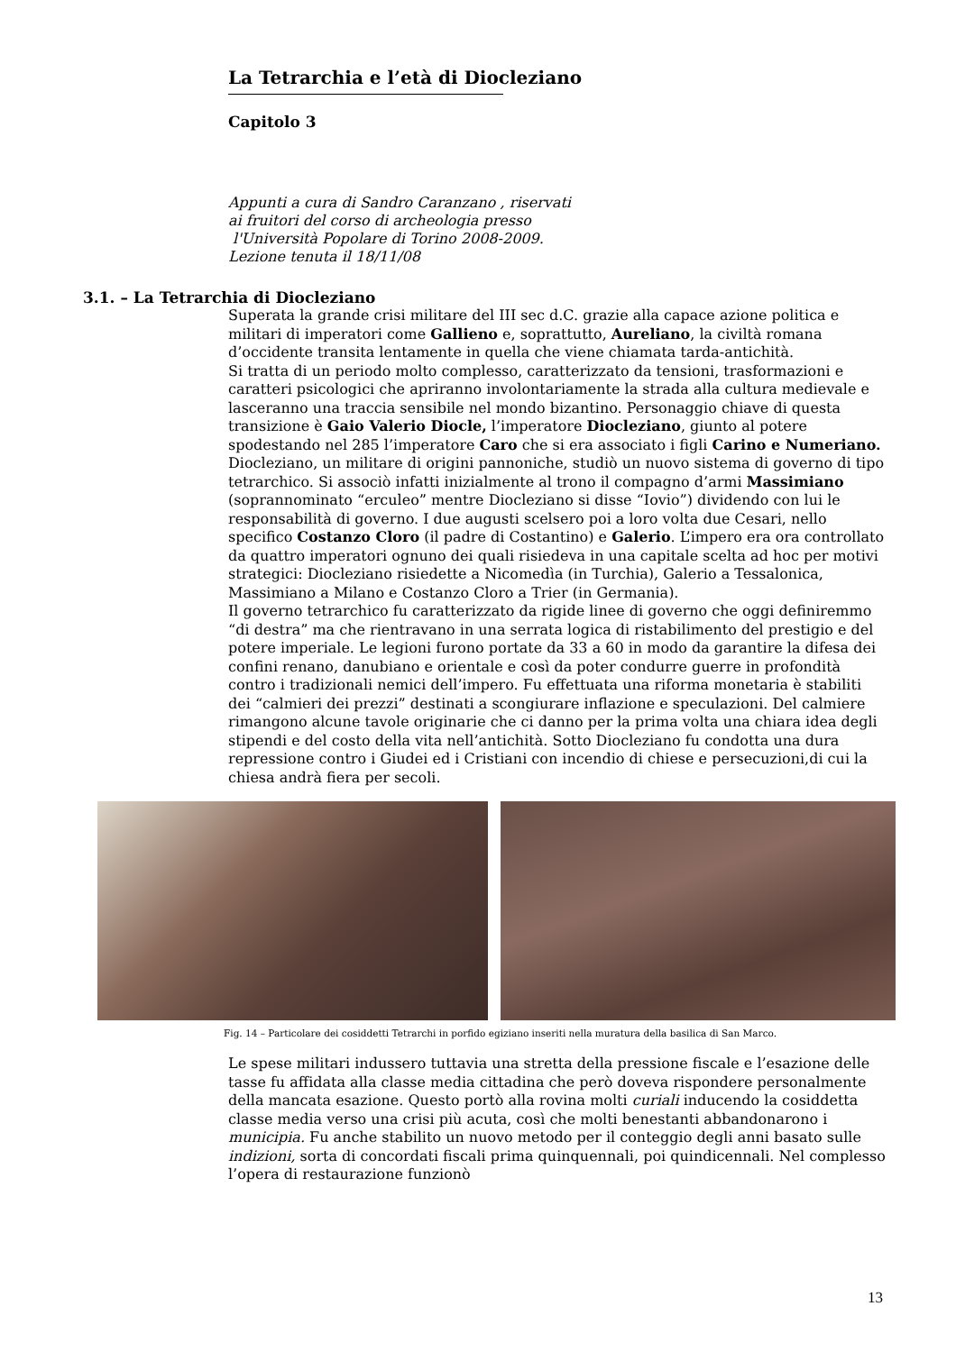La Tetrarchia e l’età di Diocleziano
Capitolo 3
Appunti a cura di Sandro Caranzano , riservati
ai fruitori del corso di archeologia presso
l'Università Popolare di Torino 2008-2009.
Lezione tenuta il 18/11/08
3.1. – La Tetrarchia di Diocleziano
Superata la grande crisi militare del III sec d.C. grazie alla capace azione politica e militari di imperatori come Gallieno e, soprattutto, Aureliano, la civiltà romana d’occidente transita lentamente in quella che viene chiamata tarda-antichità.
Si tratta di un periodo molto complesso, caratterizzato da tensioni, trasformazioni e caratteri psicologici che apriranno involontariamente la strada alla cultura medievale e lasceranno una traccia sensibile nel mondo bizantino. Personaggio chiave di questa transizione è Gaio Valerio Diocle, l’imperatore Diocleziano, giunto al potere spodestando nel 285 l’imperatore Caro che si era associato i figli Carino e Numeriano. Diocleziano, un militare di origini pannoniche, studiò un nuovo sistema di governo di tipo tetrarchico. Si associò infatti inizialmente al trono il compagno d’armi Massimiano (soprannominato “erculeo” mentre Diocleziano si disse “Iovio”) dividendo con lui le responsabilità di governo. I due augusti scelsero poi a loro volta due Cesari, nello specifico Costanzo Cloro (il padre di Costantino) e Galerio. L’impero era ora controllato da quattro imperatori ognuno dei quali risiedeva in una capitale scelta ad hoc per motivi strategici: Diocleziano risiedette a Nicomedìa (in Turchia), Galerio a Tessalonica, Massimiano a Milano e Costanzo Cloro a Trier (in Germania).
Il governo tetrarchico fu caratterizzato da rigide linee di governo che oggi definiremmo “di destra” ma che rientravano in una serrata logica di ristabilimento del prestigio e del potere imperiale. Le legioni furono portate da 33 a 60 in modo da garantire la difesa dei confini renano, danubiano e orientale e così da poter condurre guerre in profondità contro i tradizionali nemici dell’impero. Fu effettuata una riforma monetaria è stabiliti dei “calmieri dei prezzi” destinati a scongiurare inflazione e speculazioni. Del calmiere rimangono alcune tavole originarie che ci danno per la prima volta una chiara idea degli stipendi e del costo della vita nell’antichità. Sotto Diocleziano fu condotta una dura repressione contro i Giudei ed i Cristiani con incendio di chiese e persecuzioni,di cui la chiesa andrà fiera per secoli.
Fig. 14 – Particolare dei cosiddetti Tetrarchi in porfido egiziano inseriti nella muratura della basilica di San Marco.
Le spese militari indussero tuttavia una stretta della pressione fiscale e l’esazione delle tasse fu affidata alla classe media cittadina che però doveva rispondere personalmente della mancata esazione. Questo portò alla rovina molti curiali inducendo la cosiddetta classe media verso una crisi più acuta, così che molti benestanti abbandonarono i municipia. Fu anche stabilito un nuovo metodo per il conteggio degli anni basato sulle indizioni, sorta di concordati fiscali prima quinquennali, poi quindicennali. Nel complesso l’opera di restaurazione funzionò
13